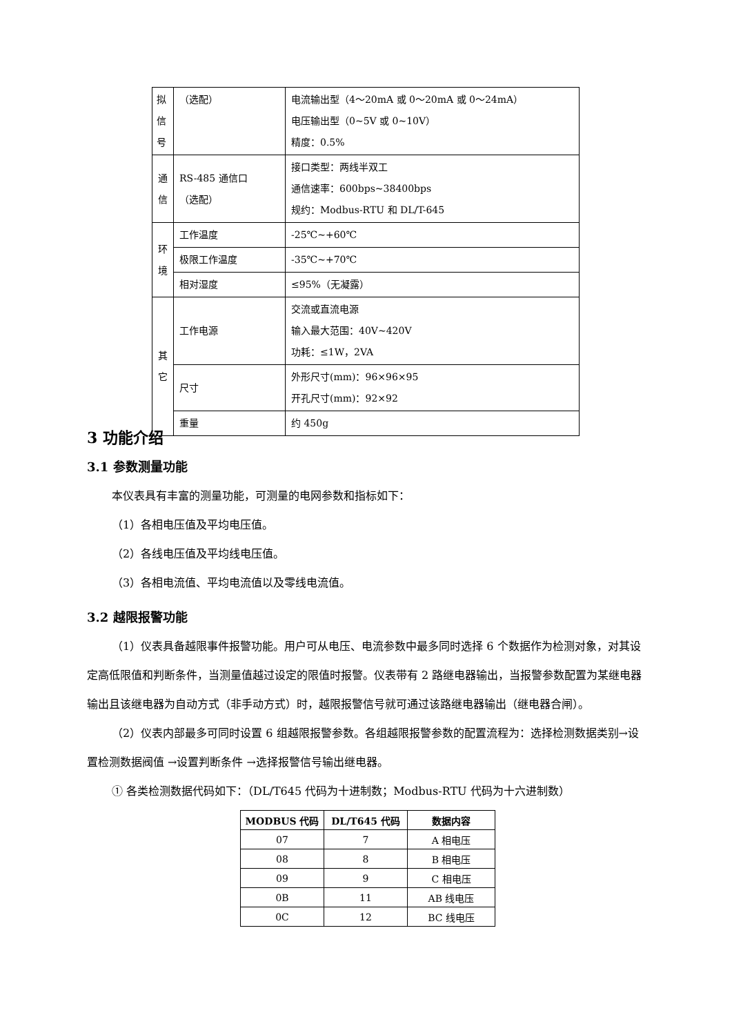| 拟 信 号 | （选配） | 电流输出型（4～20mA 或 0～20mA 或 0～24mA） 电压输出型（0~5V 或 0~10V） 精度：0.5% |
| 通 信 | RS-485 通信口 （选配） | 接口类型：两线半双工 通信速率：600bps~38400bps 规约：Modbus-RTU 和 DL/T-645 |
| 环 境 | 工作温度 | -25℃~+60℃ |
| | 极限工作温度 | -35℃~+70℃ |
| | 相对湿度 | ≤95%（无凝露） |
| 其 它 | 工作电源 | 交流或直流电源 输入最大范围：40V~420V 功耗：≤1W，2VA |
| | 尺寸 | 外形尺寸(mm)：96×96×95 开孔尺寸(mm)：92×92 |
| | 重量 | 约 450g |
3 功能介绍
3.1 参数测量功能
本仪表具有丰富的测量功能，可测量的电网参数和指标如下：
（1）各相电压值及平均电压值。
（2）各线电压值及平均线电压值。
（3）各相电流值、平均电流值以及零线电流值。
3.2 越限报警功能
（1）仪表具备越限事件报警功能。用户可从电压、电流参数中最多同时选择 6 个数据作为检测对象，对其设定高低限值和判断条件，当测量值越过设定的限值时报警。仪表带有 2 路继电器输出，当报警参数配置为某继电器输出且该继电器为自动方式（非手动方式）时，越限报警信号就可通过该路继电器输出（继电器合闸）。
（2）仪表内部最多可同时设置 6 组越限报警参数。各组越限报警参数的配置流程为：选择检测数据类别→设置检测数据阀值 →设置判断条件 →选择报警信号输出继电器。
① 各类检测数据代码如下：（DL/T645 代码为十进制数；Modbus-RTU 代码为十六进制数）
| MODBUS 代码 | DL/T645 代码 | 数据内容 |
| --- | --- | --- |
| 07 | 7 | A 相电压 |
| 08 | 8 | B 相电压 |
| 09 | 9 | C 相电压 |
| 0B | 11 | AB 线电压 |
| 0C | 12 | BC 线电压 |